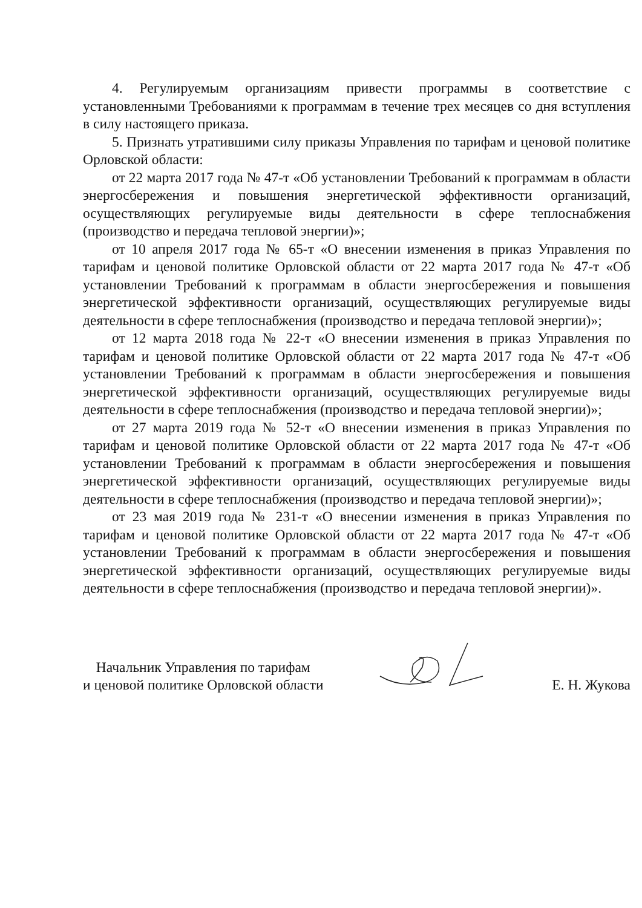4. Регулируемым организациям привести программы в соответствие с установленными Требованиями к программам в течение трех месяцев со дня вступления в силу настоящего приказа.
5. Признать утратившими силу приказы Управления по тарифам и ценовой политике Орловской области:
от 22 марта 2017 года № 47-т «Об установлении Требований к программам в области энергосбережения и повышения энергетической эффективности организаций, осуществляющих регулируемые виды деятельности в сфере теплоснабжения (производство и передача тепловой энергии)»;
от 10 апреля 2017 года № 65-т «О внесении изменения в приказ Управления по тарифам и ценовой политике Орловской области от 22 марта 2017 года № 47-т «Об установлении Требований к программам в области энергосбережения и повышения энергетической эффективности организаций, осуществляющих регулируемые виды деятельности в сфере теплоснабжения (производство и передача тепловой энергии)»;
от 12 марта 2018 года № 22-т «О внесении изменения в приказ Управления по тарифам и ценовой политике Орловской области от 22 марта 2017 года № 47-т «Об установлении Требований к программам в области энергосбережения и повышения энергетической эффективности организаций, осуществляющих регулируемые виды деятельности в сфере теплоснабжения (производство и передача тепловой энергии)»;
от 27 марта 2019 года № 52-т «О внесении изменения в приказ Управления по тарифам и ценовой политике Орловской области от 22 марта 2017 года № 47-т «Об установлении Требований к программам в области энергосбережения и повышения энергетической эффективности организаций, осуществляющих регулируемые виды деятельности в сфере теплоснабжения (производство и передача тепловой энергии)»;
от 23 мая 2019 года № 231-т «О внесении изменения в приказ Управления по тарифам и ценовой политике Орловской области от 22 марта 2017 года № 47-т «Об установлении Требований к программам в области энергосбережения и повышения энергетической эффективности организаций, осуществляющих регулируемые виды деятельности в сфере теплоснабжения (производство и передача тепловой энергии)».
Начальник Управления по тарифам
и ценовой политике Орловской области
Е. Н. Жукова